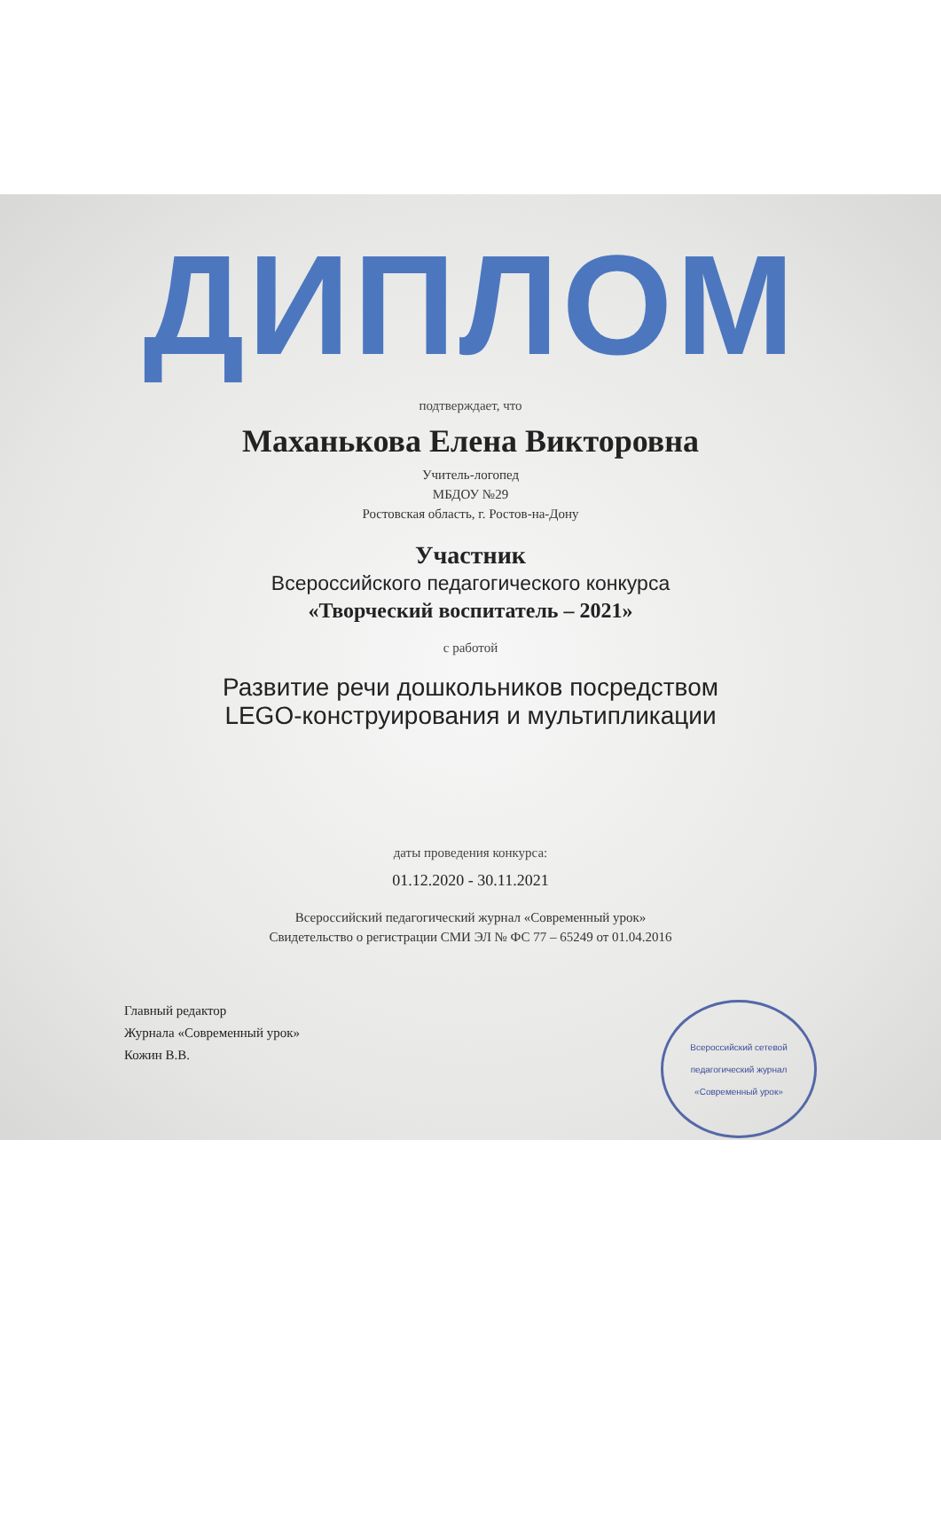ДИПЛОМ
подтверждает, что
Маханькова Елена Викторовна
Учитель-логопед
МБДОУ №29
Ростовская область, г. Ростов-на-Дону
Участник
Всероссийского педагогического конкурса
«Творческий воспитатель – 2021»
с работой
Развитие речи дошкольников посредством
LEGO-конструирования и мультипликации
даты проведения конкурса:
01.12.2020 - 30.11.2021
Всероссийский педагогический журнал «Современный урок»
Свидетельство о регистрации СМИ ЭЛ № ФС 77 – 65249 от 01.04.2016
Главный редактор
Журнала «Современный урок»
Кожин В.В.
Всероссийский сетевой
педагогический журнал
«Современный урок»